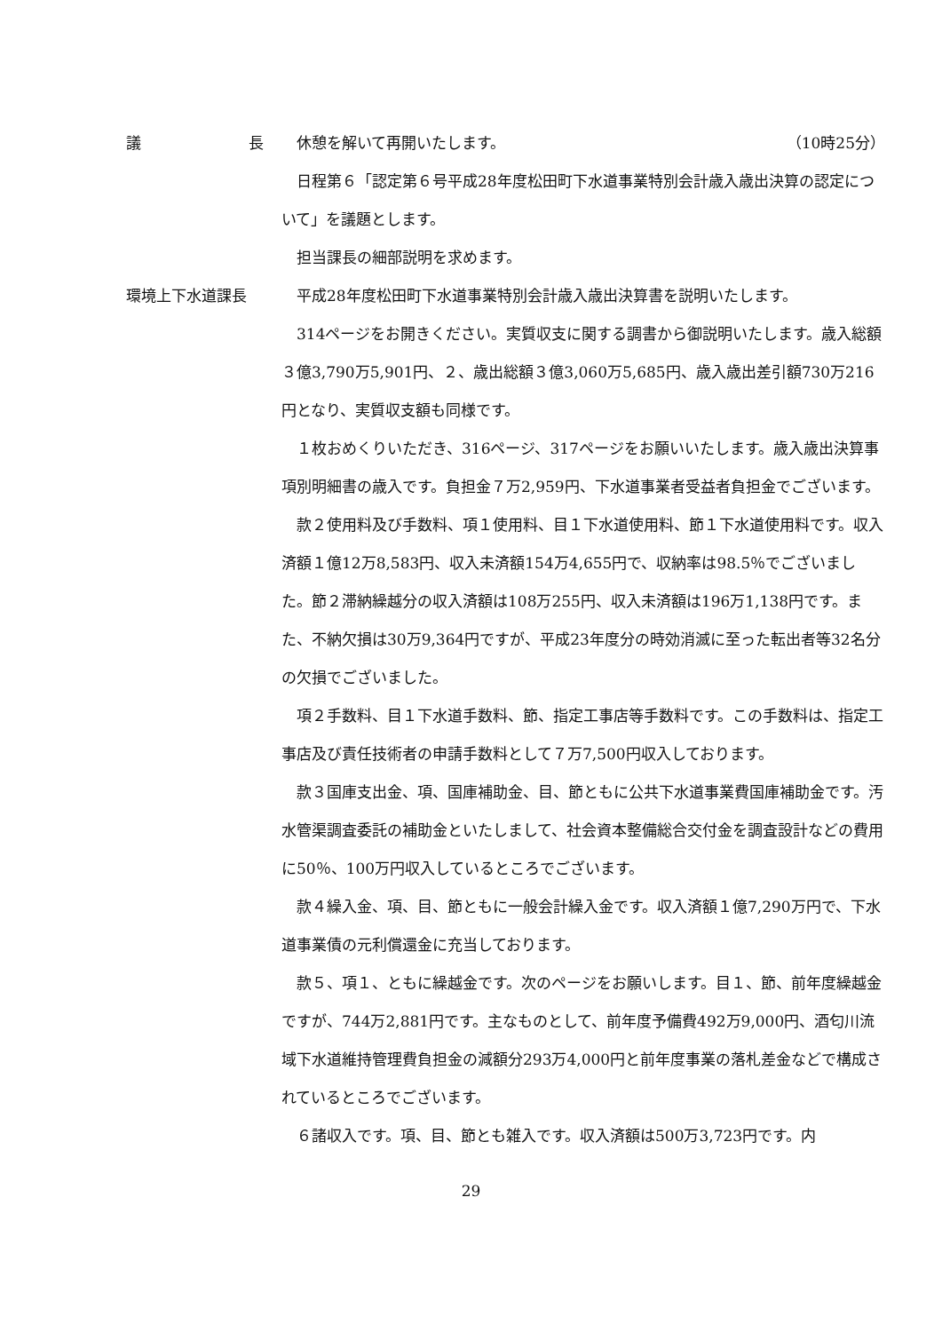議 長 休憩を解いて再開いたします。 （10時25分）
日程第６「認定第６号平成28年度松田町下水道事業特別会計歳入歳出決算の認定について」を議題とします。
担当課長の細部説明を求めます。
環境上下水道課長 平成28年度松田町下水道事業特別会計歳入歳出決算書を説明いたします。
314ページをお開きください。実質収支に関する調書から御説明いたします。歳入総額３億3,790万5,901円、２、歳出総額３億3,060万5,685円、歳入歳出差引額730万216円となり、実質収支額も同様です。
１枚おめくりいただき、316ページ、317ページをお願いいたします。歳入歳出決算事項別明細書の歳入です。負担金７万2,959円、下水道事業者受益者負担金でございます。
款２使用料及び手数料、項１使用料、目１下水道使用料、節１下水道使用料です。収入済額１億12万8,583円、収入未済額154万4,655円で、収納率は98.5％でございました。節２滞納繰越分の収入済額は108万255円、収入未済額は196万1,138円です。また、不納欠損は30万9,364円ですが、平成23年度分の時効消滅に至った転出者等32名分の欠損でございました。
項２手数料、目１下水道手数料、節、指定工事店等手数料です。この手数料は、指定工事店及び責任技術者の申請手数料として７万7,500円収入しております。
款３国庫支出金、項、国庫補助金、目、節ともに公共下水道事業費国庫補助金です。汚水管渠調査委託の補助金といたしまして、社会資本整備総合交付金を調査設計などの費用に50％、100万円収入しているところでございます。
款４繰入金、項、目、節ともに一般会計繰入金です。収入済額１億7,290万円で、下水道事業債の元利償還金に充当しております。
款５、項１、ともに繰越金です。次のページをお願いします。目１、節、前年度繰越金ですが、744万2,881円です。主なものとして、前年度予備費492万9,000円、酒匂川流域下水道維持管理費負担金の減額分293万4,000円と前年度事業の落札差金などで構成されているところでございます。
６諸収入です。項、目、節とも雑入です。収入済額は500万3,723円です。内
29